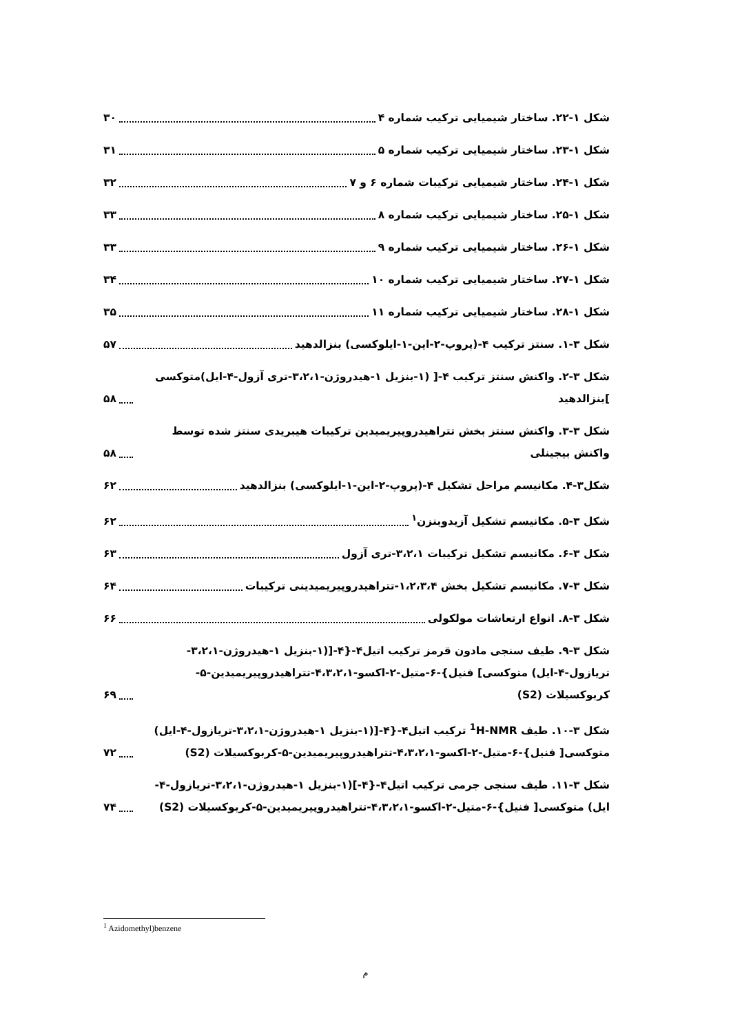شکل ۱-۲۲. ساختار شیمیایی ترکیب شماره ۴ ۳۰
شکل ۱-۲۳. ساختار شیمیایی ترکیب شماره ۵ ۳۱
شکل ۱-۲۴. ساختار شیمیایی ترکیبات شماره ۶ و ۷ ۳۲
شکل ۱-۲۵. ساختار شیمیایی ترکیب شماره ۸ ۳۳
شکل ۱-۲۶. ساختار شیمیایی ترکیب شماره ۹ ۳۳
شکل ۱-۲۷. ساختار شیمیایی ترکیب شماره ۱۰ ۳۴
شکل ۱-۲۸. ساختار شیمیایی ترکیب شماره ۱۱ ۳۵
شکل ۳-۱. سنتز ترکیب ۴-(پروپ-۲-این-۱-ایلوکسی) بنزالدهید ۵۷
شکل ۳-۲. واکنش سنتز ترکیب ۴-[ (۱-بنزیل ۱-هیدروژن-۳،۲،۱-تری آزول-۴-ایل)متوکسی ]بنزالدهید ۵۸
شکل ۳-۳. واکنش سنتز بخش تتراهیدروپیریمیدین ترکیبات هیبریدی سنتز شده توسط واکنش بیجینلی ۵۸
شکل۳-۴. مکانیسم مراحل تشکیل ۴-(پروپ-۲-این-۱-ایلوکسی) بنزالدهید ۶۲
شکل ۳-۵. مکانیسم تشکیل آزیدوبنزن<sup>۱</sup> ۶۲
شکل ۳-۶. مکانیسم تشکیل ترکیبات ۳،۲،۱-تری آزول ۶۳
شکل ۳-۷. مکانیسم تشکیل بخش ۱،۲،۳،۴-تتراهیدروپیریمیدینی ترکیبات ۶۴
شکل ۳-۸. انواع ارتعاشات مولکولی ۶۶
شکل ۳-۹. طیف سنجی مادون قرمز ترکیب اتیل۴-{۴-[(۱-بنزیل ۱-هیدروژن-۳،۲،۱-تریازول-۴-ایل) متوکسی] فنیل}-۶-متیل-۲-اکسو-۴،۳،۲،۱-تتراهیدروپیریمیدین-۵-کربوکسیلات (S2) ۶۹
شکل ۳-۱۰. طیف <sup>1</sup>H-NMR ترکیب اتیل۴-{۴-[(۱-بنزیل ۱-هیدروژن-۳،۲،۱-تریازول-۴-ایل) متوکسی[ فنیل}-۶-متیل-۲-اکسو-۴،۳،۲،۱-تتراهیدروپیریمیدین-۵-کربوکسیلات (S2) ۷۲
شکل ۳-۱۱. طیف سنجی جرمی ترکیب اتیل۴-{۴-](۱-بنزیل ۱-هیدروژن-۳،۲،۱-تریازول-۴-ایل) متوکسی[ فنیل}-۶-متیل-۲-اکسو-۴،۳،۲،۱-تتراهیدروپیریمیدین-۵-کربوکسیلات (S2) ۷۴
<sup>1</sup> Azidomethyl)benzene
م